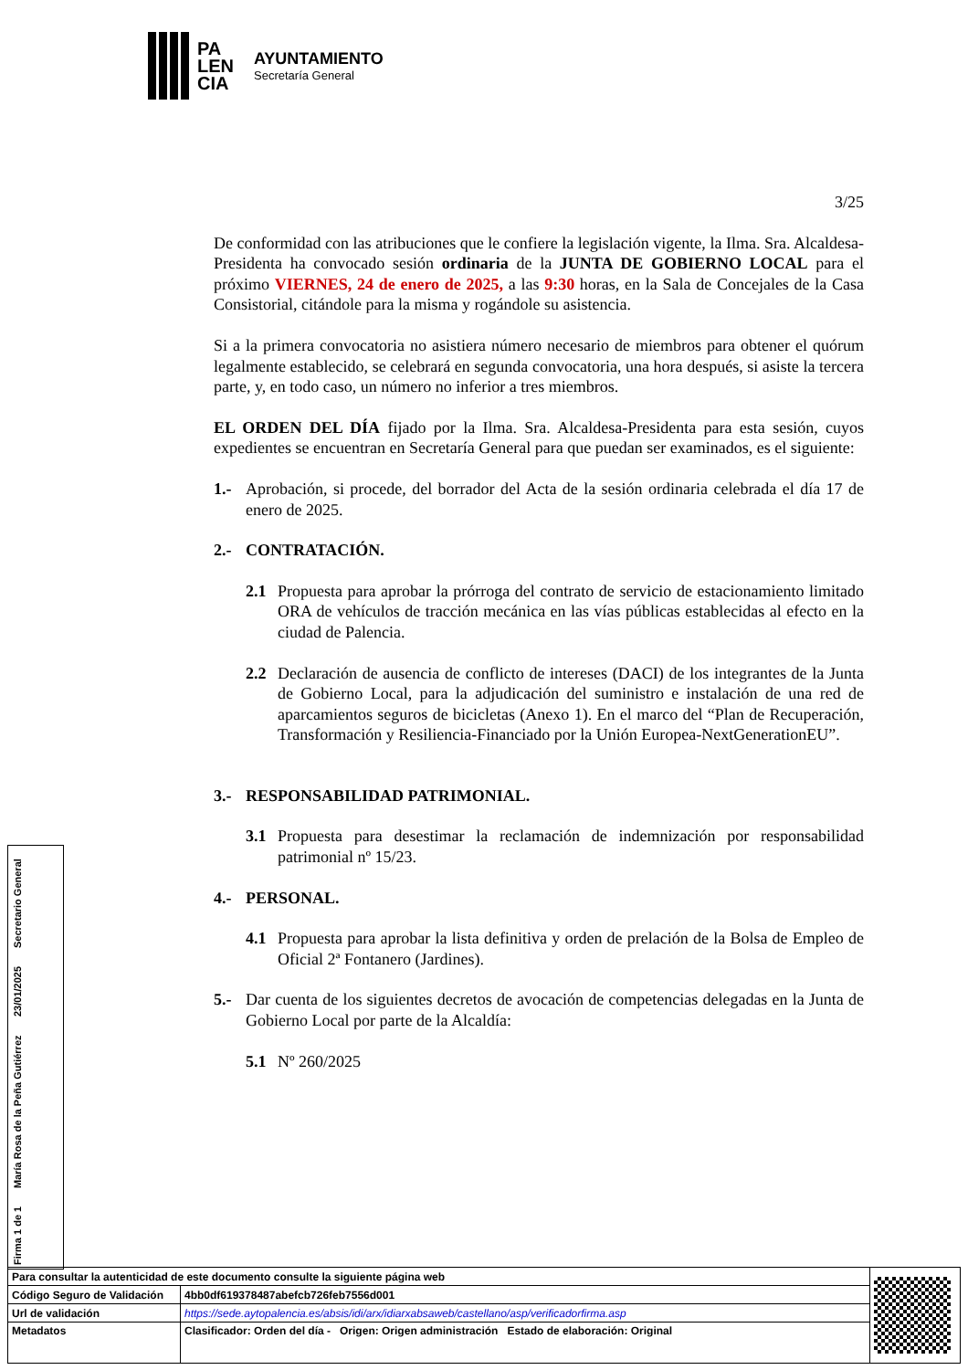PA
LEN
CIA
AYUNTAMIENTO
Secretaría General
3/25
De conformidad con las atribuciones que le confiere la legislación vigente, la Ilma. Sra. Alcaldesa-Presidenta ha convocado sesión ordinaria de la JUNTA DE GOBIERNO LOCAL para el próximo VIERNES, 24 de enero de 2025, a las 9:30 horas, en la Sala de Concejales de la Casa Consistorial, citándole para la misma y rogándole su asistencia.
Si a la primera convocatoria no asistiera número necesario de miembros para obtener el quórum legalmente establecido, se celebrará en segunda convocatoria, una hora después, si asiste la tercera parte, y, en todo caso, un número no inferior a tres miembros.
EL ORDEN DEL DÍA fijado por la Ilma. Sra. Alcaldesa-Presidenta para esta sesión, cuyos expedientes se encuentran en Secretaría General para que puedan ser examinados, es el siguiente:
1.- Aprobación, si procede, del borrador del Acta de la sesión ordinaria celebrada el día 17 de enero de 2025.
2.- CONTRATACIÓN.
2.1 Propuesta para aprobar la prórroga del contrato de servicio de estacionamiento limitado ORA de vehículos de tracción mecánica en las vías públicas establecidas al efecto en la ciudad de Palencia.
2.2 Declaración de ausencia de conflicto de intereses (DACI) de los integrantes de la Junta de Gobierno Local, para la adjudicación del suministro e instalación de una red de aparcamientos seguros de bicicletas (Anexo 1). En el marco del “Plan de Recuperación, Transformación y Resiliencia-Financiado por la Unión Europea-NextGenerationEU”.
3.- RESPONSABILIDAD PATRIMONIAL.
3.1 Propuesta para desestimar la reclamación de indemnización por responsabilidad patrimonial nº 15/23.
4.- PERSONAL.
4.1 Propuesta para aprobar la lista definitiva y orden de prelación de la Bolsa de Empleo de Oficial 2ª Fontanero (Jardines).
5.- Dar cuenta de los siguientes decretos de avocación de competencias delegadas en la Junta de Gobierno Local por parte de la Alcaldía:
5.1 Nº 260/2025
Firma 1 de 1 María Rosa de la Peña Gutiérrez 23/01/2025 Secretario General
| Para consultar la autenticidad de este documento consulte la siguiente página web | | |
| Código Seguro de Validación | 4bb0df619378487abefcb726feb7556d001 | |
| Url de validación | https://sede.aytopalencia.es/absis/idi/arx/idiarxabsaweb/castellano/asp/verificadorfirma.asp | |
| Metadatos | Clasificador: Orden del día - Origen: Origen administración Estado de elaboración: Original | |